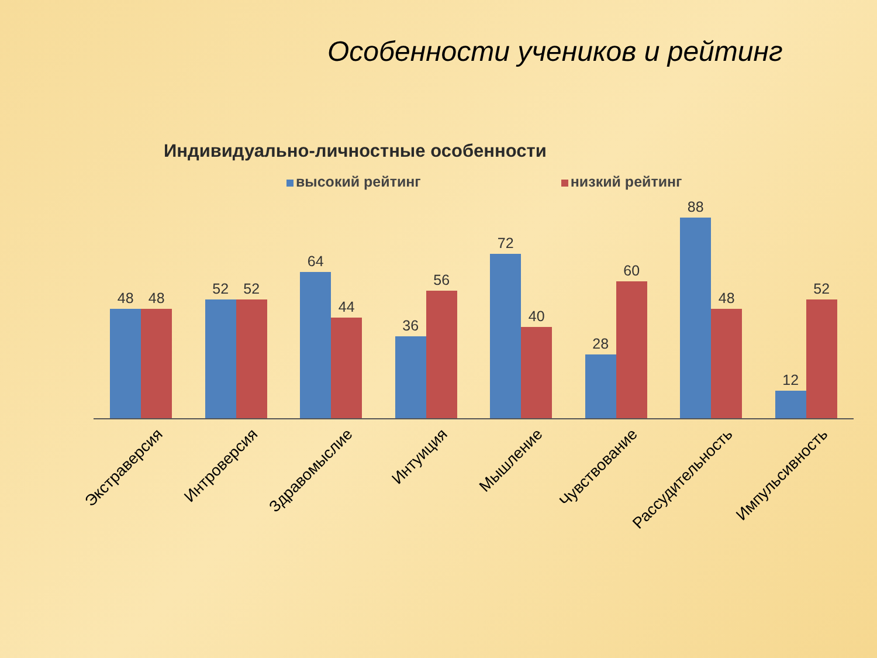Особенности учеников и рейтинг
Индивидуально-личностные особенности
высокий рейтинг низкий рейтинг
48
48
52
52
64
44
36
56
72
40
28
60
88
48
12
52
Экстраверсия
Интроверсия
Здравомыслие
Интуиция
Мышление
Чувствование
Рассудительность
Импульсивность